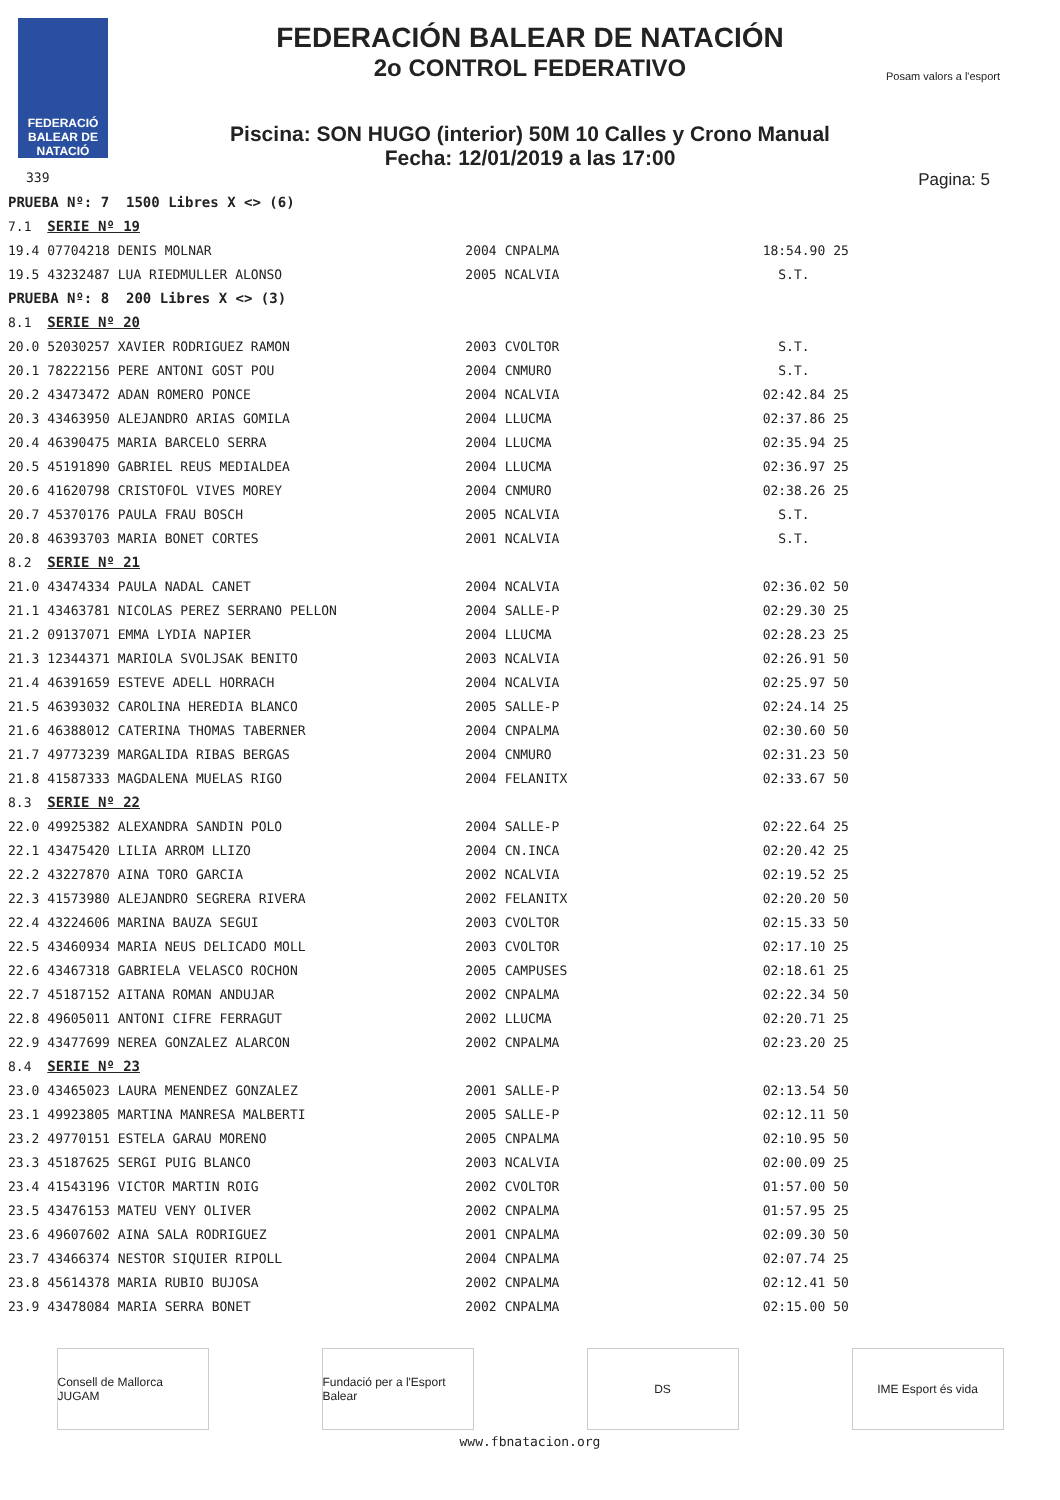FEDERACIÓ BALEAR DE NATACIÓ
FEDERACIÓN BALEAR DE NATACIÓN
2o CONTROL FEDERATIVO
Posam valors a l'esport
Piscina: SON HUGO (interior) 50M 10 Calles y Crono Manual
Fecha: 12/01/2019 a las 17:00
339 Pagina: 5
| PRUEBA Nº: 7 1500 Libres X <> (6) | | | | | |
| 7.1 | SERIE Nº 19 | | | | |
| 19.4 | 07704218 DENIS MOLNAR | 2004 | CNPALMA | 18:54.90 | 25 |
| 19.5 | 43232487 LUA RIEDMULLER ALONSO | 2005 | NCALVIA | S.T. | |
| PRUEBA Nº: 8 200 Libres X <> (3) | | | | | |
| 8.1 | SERIE Nº 20 | | | | |
| 20.0 | 52030257 XAVIER RODRIGUEZ RAMON | 2003 | CVOLTOR | S.T. | |
| 20.1 | 78222156 PERE ANTONI GOST POU | 2004 | CNMURO | S.T. | |
| 20.2 | 43473472 ADAN ROMERO PONCE | 2004 | NCALVIA | 02:42.84 | 25 |
| 20.3 | 43463950 ALEJANDRO ARIAS GOMILA | 2004 | LLUCMA | 02:37.86 | 25 |
| 20.4 | 46390475 MARIA BARCELO SERRA | 2004 | LLUCMA | 02:35.94 | 25 |
| 20.5 | 45191890 GABRIEL REUS MEDIALDEA | 2004 | LLUCMA | 02:36.97 | 25 |
| 20.6 | 41620798 CRISTOFOL VIVES MOREY | 2004 | CNMURO | 02:38.26 | 25 |
| 20.7 | 45370176 PAULA FRAU BOSCH | 2005 | NCALVIA | S.T. | |
| 20.8 | 46393703 MARIA BONET CORTES | 2001 | NCALVIA | S.T. | |
| 8.2 | SERIE Nº 21 | | | | |
| 21.0 | 43474334 PAULA NADAL CANET | 2004 | NCALVIA | 02:36.02 | 50 |
| 21.1 | 43463781 NICOLAS PEREZ SERRANO PELLON | 2004 | SALLE-P | 02:29.30 | 25 |
| 21.2 | 09137071 EMMA LYDIA NAPIER | 2004 | LLUCMA | 02:28.23 | 25 |
| 21.3 | 12344371 MARIOLA SVOLJSAK BENITO | 2003 | NCALVIA | 02:26.91 | 50 |
| 21.4 | 46391659 ESTEVE ADELL HORRACH | 2004 | NCALVIA | 02:25.97 | 50 |
| 21.5 | 46393032 CAROLINA HEREDIA BLANCO | 2005 | SALLE-P | 02:24.14 | 25 |
| 21.6 | 46388012 CATERINA THOMAS TABERNER | 2004 | CNPALMA | 02:30.60 | 50 |
| 21.7 | 49773239 MARGALIDA RIBAS BERGAS | 2004 | CNMURO | 02:31.23 | 50 |
| 21.8 | 41587333 MAGDALENA MUELAS RIGO | 2004 | FELANITX | 02:33.67 | 50 |
| 8.3 | SERIE Nº 22 | | | | |
| 22.0 | 49925382 ALEXANDRA SANDIN POLO | 2004 | SALLE-P | 02:22.64 | 25 |
| 22.1 | 43475420 LILIA ARROM LLIZO | 2004 | CN.INCA | 02:20.42 | 25 |
| 22.2 | 43227870 AINA TORO GARCIA | 2002 | NCALVIA | 02:19.52 | 25 |
| 22.3 | 41573980 ALEJANDRO SEGRERA RIVERA | 2002 | FELANITX | 02:20.20 | 50 |
| 22.4 | 43224606 MARINA BAUZA SEGUI | 2003 | CVOLTOR | 02:15.33 | 50 |
| 22.5 | 43460934 MARIA NEUS DELICADO MOLL | 2003 | CVOLTOR | 02:17.10 | 25 |
| 22.6 | 43467318 GABRIELA VELASCO ROCHON | 2005 | CAMPUSES | 02:18.61 | 25 |
| 22.7 | 45187152 AITANA ROMAN ANDUJAR | 2002 | CNPALMA | 02:22.34 | 50 |
| 22.8 | 49605011 ANTONI CIFRE FERRAGUT | 2002 | LLUCMA | 02:20.71 | 25 |
| 22.9 | 43477699 NEREA GONZALEZ ALARCON | 2002 | CNPALMA | 02:23.20 | 25 |
| 8.4 | SERIE Nº 23 | | | | |
| 23.0 | 43465023 LAURA MENENDEZ GONZALEZ | 2001 | SALLE-P | 02:13.54 | 50 |
| 23.1 | 49923805 MARTINA MANRESA MALBERTI | 2005 | SALLE-P | 02:12.11 | 50 |
| 23.2 | 49770151 ESTELA GARAU MORENO | 2005 | CNPALMA | 02:10.95 | 50 |
| 23.3 | 45187625 SERGI PUIG BLANCO | 2003 | NCALVIA | 02:00.09 | 25 |
| 23.4 | 41543196 VICTOR MARTIN ROIG | 2002 | CVOLTOR | 01:57.00 | 50 |
| 23.5 | 43476153 MATEU VENY OLIVER | 2002 | CNPALMA | 01:57.95 | 25 |
| 23.6 | 49607602 AINA SALA RODRIGUEZ | 2001 | CNPALMA | 02:09.30 | 50 |
| 23.7 | 43466374 NESTOR SIQUIER RIPOLL | 2004 | CNPALMA | 02:07.74 | 25 |
| 23.8 | 45614378 MARIA RUBIO BUJOSA | 2002 | CNPALMA | 02:12.41 | 50 |
| 23.9 | 43478084 MARIA SERRA BONET | 2002 | CNPALMA | 02:15.00 | 50 |
Consell de Mallorca JUGAM
Fundació per a l'Esport Balear
DS IME Esport és vida
www.fbnatacion.org